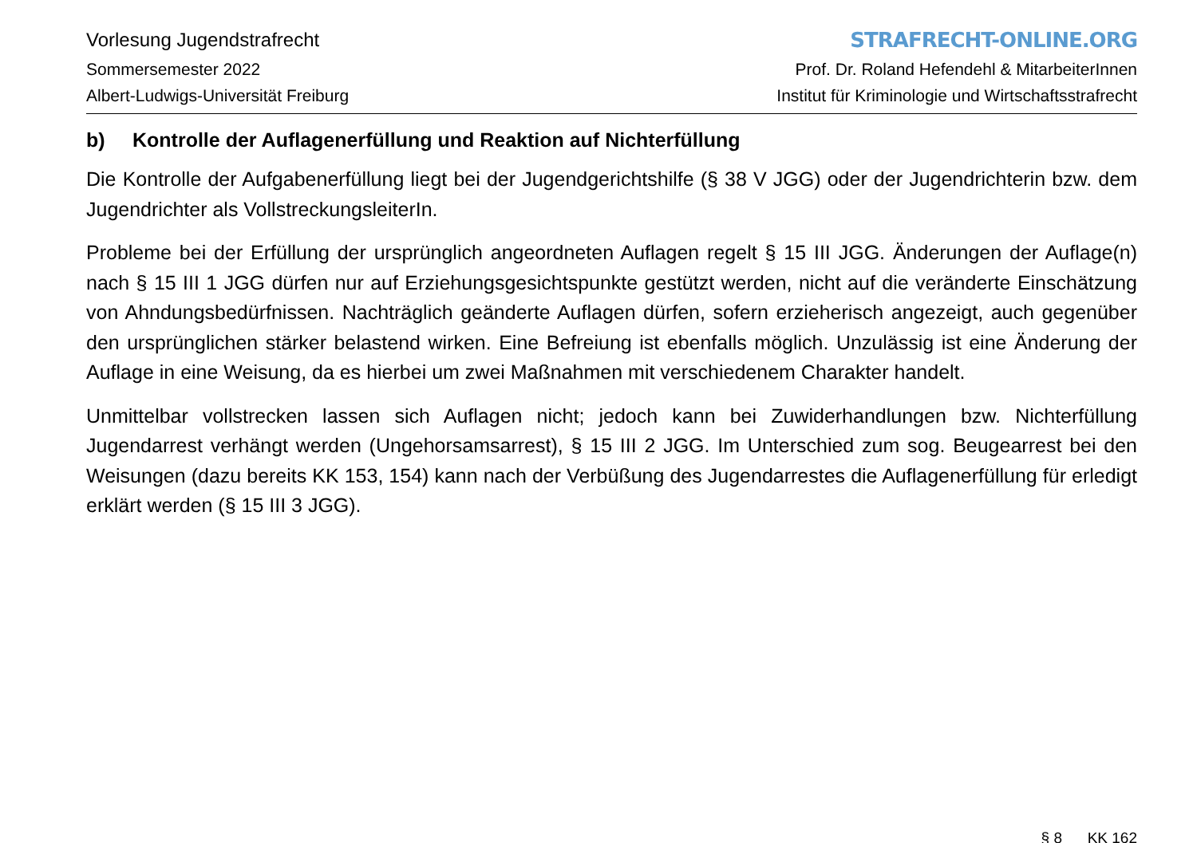Vorlesung Jugendstrafrecht
Sommersemester 2022
Albert-Ludwigs-Universität Freiburg
STRAFRECHT-ONLINE.ORG
Prof. Dr. Roland Hefendehl & MitarbeiterInnen
Institut für Kriminologie und Wirtschaftsstrafrecht
b) Kontrolle der Auflagenerfüllung und Reaktion auf Nichterfüllung
Die Kontrolle der Aufgabenerfüllung liegt bei der Jugendgerichtshilfe (§ 38 V JGG) oder der Jugendrichterin bzw. dem Jugendrichter als VollstreckungsleiterIn.
Probleme bei der Erfüllung der ursprünglich angeordneten Auflagen regelt § 15 III JGG. Änderungen der Auflage(n) nach § 15 III 1 JGG dürfen nur auf Erziehungsgesichtspunkte gestützt werden, nicht auf die veränderte Einschätzung von Ahndungsbedürfnissen. Nachträglich geänderte Auflagen dürfen, sofern erzieherisch angezeigt, auch gegenüber den ursprünglichen stärker belastend wirken. Eine Befreiung ist ebenfalls möglich. Unzulässig ist eine Änderung der Auflage in eine Weisung, da es hierbei um zwei Maßnahmen mit verschiedenem Charakter handelt.
Unmittelbar vollstrecken lassen sich Auflagen nicht; jedoch kann bei Zuwiderhandlungen bzw. Nichterfüllung Jugendarrest verhängt werden (Ungehorsamsarrest), § 15 III 2 JGG. Im Unterschied zum sog. Beugearrest bei den Weisungen (dazu bereits KK 153, 154) kann nach der Verbüßung des Jugendarrestes die Auflagenerfüllung für erledigt erklärt werden (§ 15 III 3 JGG).
§ 8 KK 162